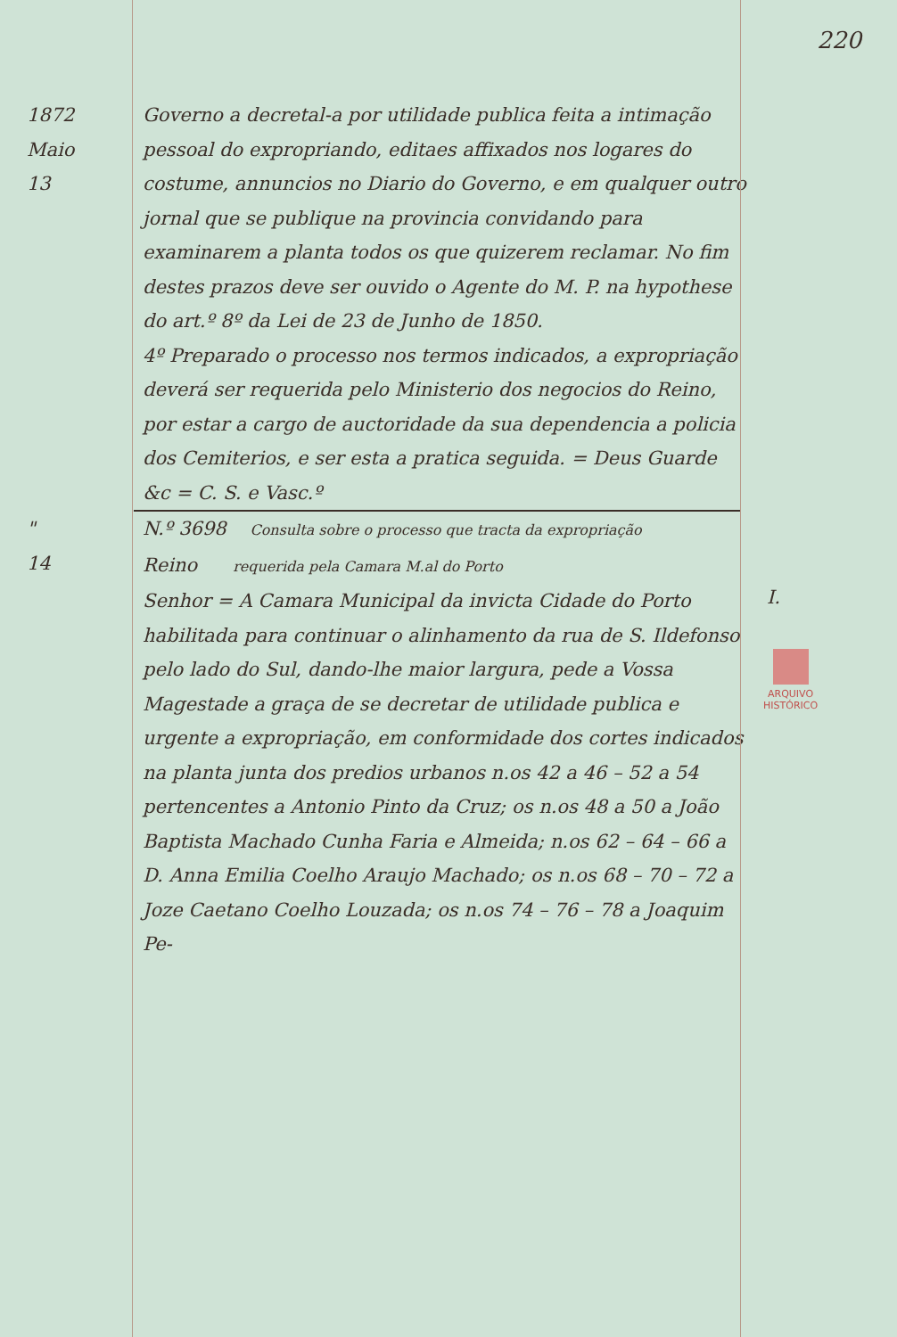220
1872
Maio
13
Governo a decretal-a por utilidade publica feita a intimação pessoal do expropriando, editaes affixados nos logares do costume, annuncios no Diario do Governo, e em qualquer outro jornal que se publique na provincia convidando para examinarem a planta todos os que quizerem reclamar. No fim destes prazos deve ser ouvido o Agente do M. P. na hypothese do art.º 8º da Lei de 23 de Junho de 1850.
4º Preparado o processo nos termos indicados, a expropriação deverá ser requerida pelo Ministerio dos negocios do Reino, por estar a cargo de auctoridade da sua dependencia a policia dos Cemiterios, e ser esta a pratica seguida. = Deus Guarde &c = C. S. e Vasc.º
"
14
N.º 3698 Consulta sobre o processo que tracta da expropriação
Reino requerida pela Camara M.al do Porto
Senhor = A Camara Municipal da invicta Cidade do Porto habilitada para continuar o alinhamento da rua de S. Ildefonso pelo lado do Sul, dando-lhe maior largura, pede a Vossa Magestade a graça de se decretar de utilidade publica e urgente a expropriação, em conformidade dos cortes indicados na planta junta dos predios urbanos n.os 42 a 46 – 52 a 54 pertencentes a Antonio Pinto da Cruz; os n.os 48 a 50 a João Baptista Machado Cunha Faria e Almeida; n.os 62 – 64 – 66 a D. Anna Emilia Coelho Araujo Machado; os n.os 68 – 70 – 72 a Joze Caetano Coelho Louzada; os n.os 74 – 76 – 78 a Joaquim Pe-
I.
ARQUIVO
HISTÓRICO